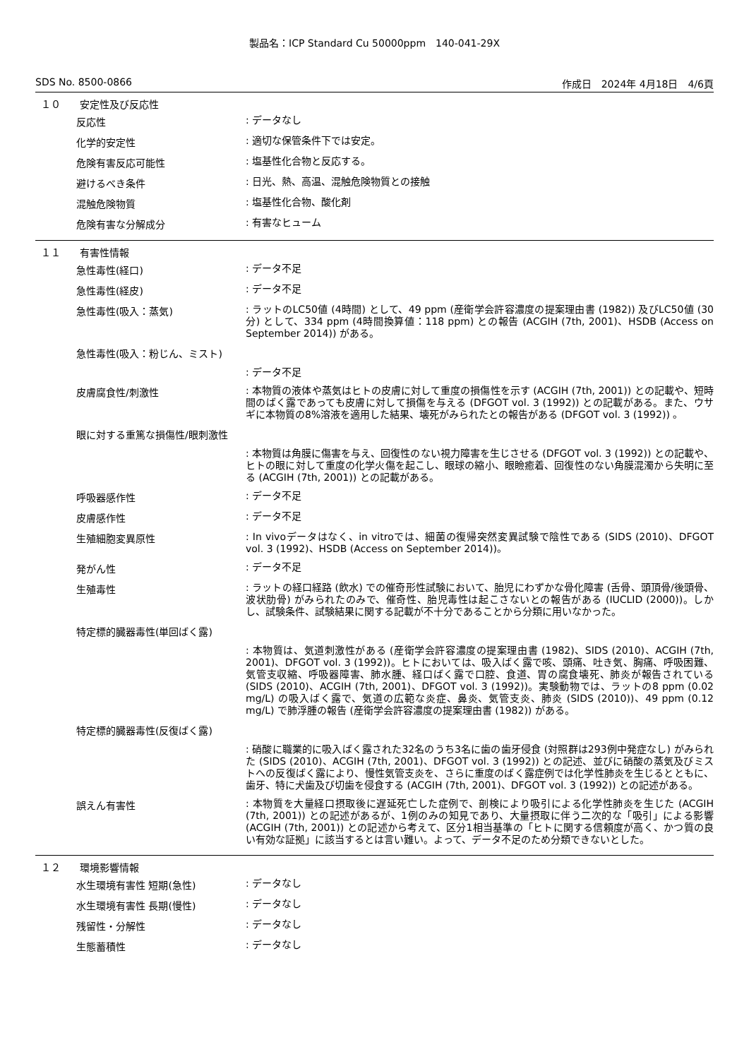製品名：ICP Standard Cu 50000ppm　140-041-29X
SDS No. 8500-0866 作成日　2024年 4月18日　4/6頁
１０ 安定性及び反応性
反応性: データなし
化学的安定性: 適切な保管条件下では安定。
危険有害反応可能性: 塩基性化合物と反応する。
避けるべき条件: 日光、熱、高温、混触危険物質との接触
混触危険物質: 塩基性化合物、酸化剤
危険有害な分解成分: 有害なヒューム
１１ 有害性情報
急性毒性(経口): データ不足
急性毒性(経皮): データ不足
急性毒性(吸入：蒸気): ラットのLC50値 (4時間) として、49 ppm (産衛学会許容濃度の提案理由書 (1982)) 及びLC50値 (30分) として、334 ppm (4時間換算値：118 ppm) との報告 (ACGIH (7th, 2001)、HSDB (Access on September 2014)) がある。
急性毒性(吸入：粉じん、ミスト)
: データ不足
皮膚腐食性/刺激性: 本物質の液体や蒸気はヒトの皮膚に対して重度の損傷性を示す (ACGIH (7th, 2001)) との記載や、短時間のばく露であっても皮膚に対して損傷を与える (DFGOT vol. 3 (1992)) との記載がある。また、ウサギに本物質の8%溶液を適用した結果、壊死がみられたとの報告がある (DFGOT vol. 3 (1992)) 。
眼に対する重篤な損傷性/眼刺激性
: 本物質は角膜に傷害を与え、回復性のない視力障害を生じさせる (DFGOT vol. 3 (1992)) との記載や、ヒトの眼に対して重度の化学火傷を起こし、眼球の縮小、眼瞼癒着、回復性のない角膜混濁から失明に至る (ACGIH (7th, 2001)) との記載がある。
呼吸器感作性: データ不足
皮膚感作性: データ不足
生殖細胞変異原性: In vivoデータはなく、in vitroでは、細菌の復帰突然変異試験で陰性である (SIDS (2010)、DFGOT vol. 3 (1992)、HSDB (Access on September 2014))。
発がん性: データ不足
生殖毒性: ラットの経口経路 (飲水) での催奇形性試験において、胎児にわずかな骨化障害 (舌骨、頭頂骨/後頭骨、波状肋骨) がみられたのみで、催奇性、胎児毒性は起こさないとの報告がある (IUCLID (2000))。しかし、試験条件、試験結果に関する記載が不十分であることから分類に用いなかった。
特定標的臓器毒性(単回ばく露)
: 本物質は、気道刺激性がある (産衛学会許容濃度の提案理由書 (1982)、SIDS (2010)、ACGIH (7th, 2001)、DFGOT vol. 3 (1992))。ヒトにおいては、吸入ばく露で咳、頭痛、吐き気、胸痛、呼吸困難、気管支収縮、呼吸器障害、肺水腫、経口ばく露で口腔、食道、胃の腐食壊死、肺炎が報告されている (SIDS (2010)、ACGIH (7th, 2001)、DFGOT vol. 3 (1992))。実験動物では、ラットの8 ppm (0.02 mg/L) の吸入ばく露で、気道の広範な炎症、鼻炎、気管支炎、肺炎 (SIDS (2010))、49 ppm (0.12 mg/L) で肺浮腫の報告 (産衛学会許容濃度の提案理由書 (1982)) がある。
特定標的臓器毒性(反復ばく露)
: 硝酸に職業的に吸入ばく露された32名のうち3名に歯の歯牙侵食 (対照群は293例中発症なし) がみられた (SIDS (2010)、ACGIH (7th, 2001)、DFGOT vol. 3 (1992)) との記述、並びに硝酸の蒸気及びミストへの反復ばく露により、慢性気管支炎を、さらに重度のばく露症例では化学性肺炎を生じるとともに、歯牙、特に犬歯及び切歯を侵食する (ACGIH (7th, 2001)、DFGOT vol. 3 (1992)) との記述がある。
誤えん有害性: 本物質を大量経口摂取後に遅延死亡した症例で、剖検により吸引による化学性肺炎を生じた (ACGIH (7th, 2001)) との記述があるが、1例のみの知見であり、大量摂取に伴う二次的な「吸引」による影響 (ACGIH (7th, 2001)) との記述から考えて、区分1相当基準の「ヒトに関する信頼度が高く、かつ質の良い有効な証拠」に該当するとは言い難い。よって、データ不足のため分類できないとした。
１２ 環境影響情報
水生環境有害性 短期(急性): データなし
水生環境有害性 長期(慢性): データなし
残留性・分解性: データなし
生態蓄積性: データなし